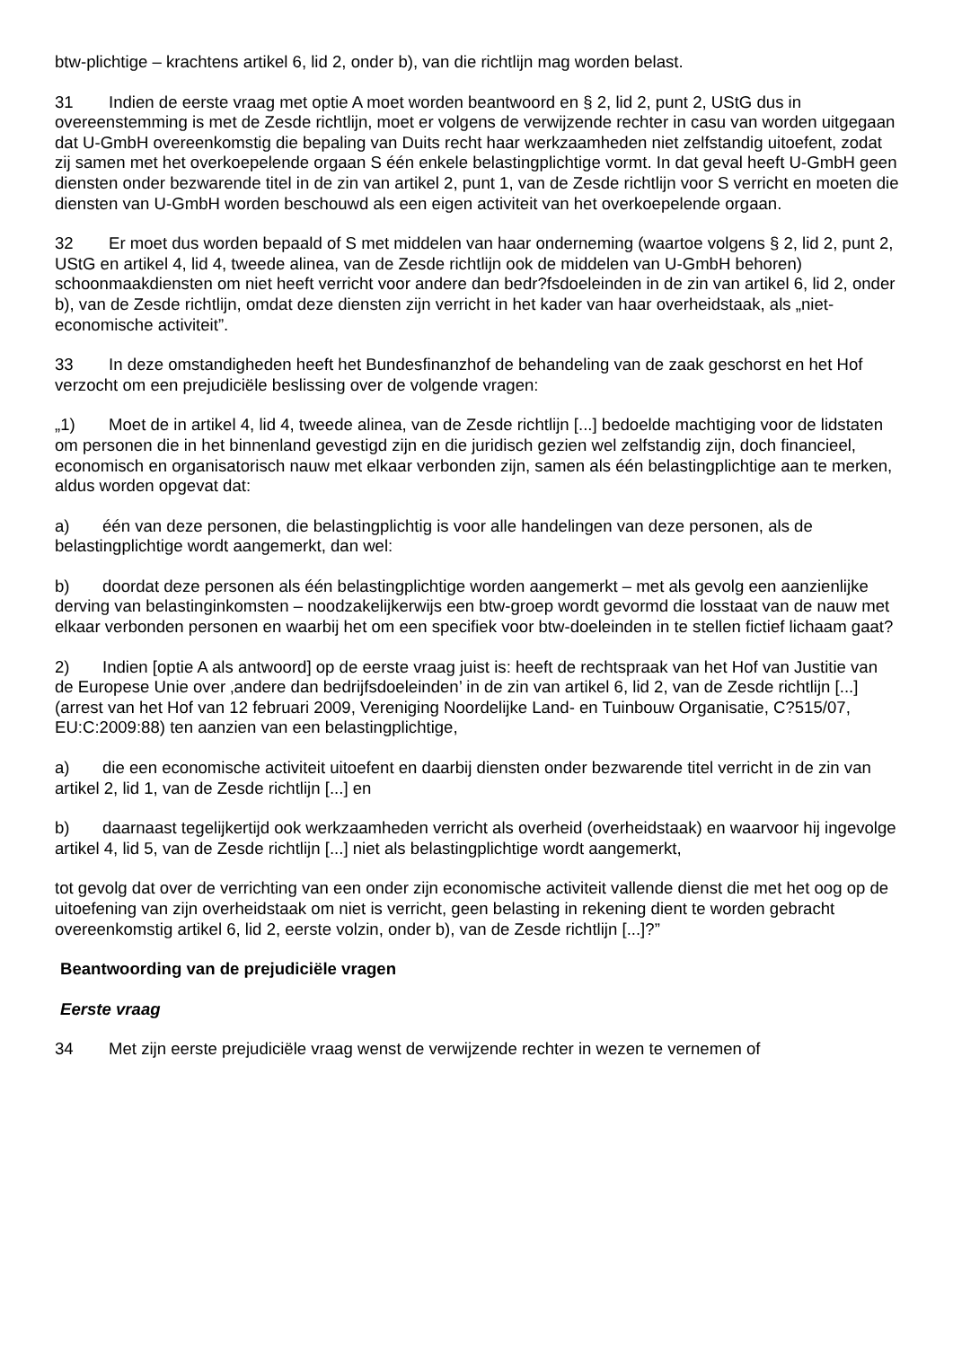btw-plichtige – krachtens artikel 6, lid 2, onder b), van die richtlijn mag worden belast.
31 Indien de eerste vraag met optie A moet worden beantwoord en § 2, lid 2, punt 2, UStG dus in overeenstemming is met de Zesde richtlijn, moet er volgens de verwijzende rechter in casu van worden uitgegaan dat U-GmbH overeenkomstig die bepaling van Duits recht haar werkzaamheden niet zelfstandig uitoefent, zodat zij samen met het overkoepelende orgaan S één enkele belastingplichtige vormt. In dat geval heeft U-GmbH geen diensten onder bezwarende titel in de zin van artikel 2, punt 1, van de Zesde richtlijn voor S verricht en moeten die diensten van U-GmbH worden beschouwd als een eigen activiteit van het overkoepelende orgaan.
32 Er moet dus worden bepaald of S met middelen van haar onderneming (waartoe volgens § 2, lid 2, punt 2, UStG en artikel 4, lid 4, tweede alinea, van de Zesde richtlijn ook de middelen van U-GmbH behoren) schoonmaakdiensten om niet heeft verricht voor andere dan bedr?fsdoeleinden in de zin van artikel 6, lid 2, onder b), van de Zesde richtlijn, omdat deze diensten zijn verricht in het kader van haar overheidstaak, als „niet-economische activiteit”.
33 In deze omstandigheden heeft het Bundesfinanzhof de behandeling van de zaak geschorst en het Hof verzocht om een prejudiciële beslissing over de volgende vragen:
„1) Moet de in artikel 4, lid 4, tweede alinea, van de Zesde richtlijn [...] bedoelde machtiging voor de lidstaten om personen die in het binnenland gevestigd zijn en die juridisch gezien wel zelfstandig zijn, doch financieel, economisch en organisatorisch nauw met elkaar verbonden zijn, samen als één belastingplichtige aan te merken, aldus worden opgevat dat:
a) één van deze personen, die belastingplichtig is voor alle handelingen van deze personen, als de belastingplichtige wordt aangemerkt, dan wel:
b) doordat deze personen als één belastingplichtige worden aangemerkt – met als gevolg een aanzienlijke derving van belastinginkomsten – noodzakelijkerwijs een btw-groep wordt gevormd die losstaat van de nauw met elkaar verbonden personen en waarbij het om een specifiek voor btw-doeleinden in te stellen fictief lichaam gaat?
2) Indien [optie A als antwoord] op de eerste vraag juist is: heeft de rechtspraak van het Hof van Justitie van de Europese Unie over ‚andere dan bedrijfsdoeleinden’ in de zin van artikel 6, lid 2, van de Zesde richtlijn [...] (arrest van het Hof van 12 februari 2009, Vereniging Noordelijke Land- en Tuinbouw Organisatie, C?515/07, EU:C:2009:88) ten aanzien van een belastingplichtige,
a) die een economische activiteit uitoefent en daarbij diensten onder bezwarende titel verricht in de zin van artikel 2, lid 1, van de Zesde richtlijn [...] en
b) daarnaast tegelijkertijd ook werkzaamheden verricht als overheid (overheidstaak) en waarvoor hij ingevolge artikel 4, lid 5, van de Zesde richtlijn [...] niet als belastingplichtige wordt aangemerkt,
tot gevolg dat over de verrichting van een onder zijn economische activiteit vallende dienst die met het oog op de uitoefening van zijn overheidstaak om niet is verricht, geen belasting in rekening dient te worden gebracht overeenkomstig artikel 6, lid 2, eerste volzin, onder b), van de Zesde richtlijn [...]?”
Beantwoording van de prejudiciële vragen
Eerste vraag
34 Met zijn eerste prejudiciële vraag wenst de verwijzende rechter in wezen te vernemen of